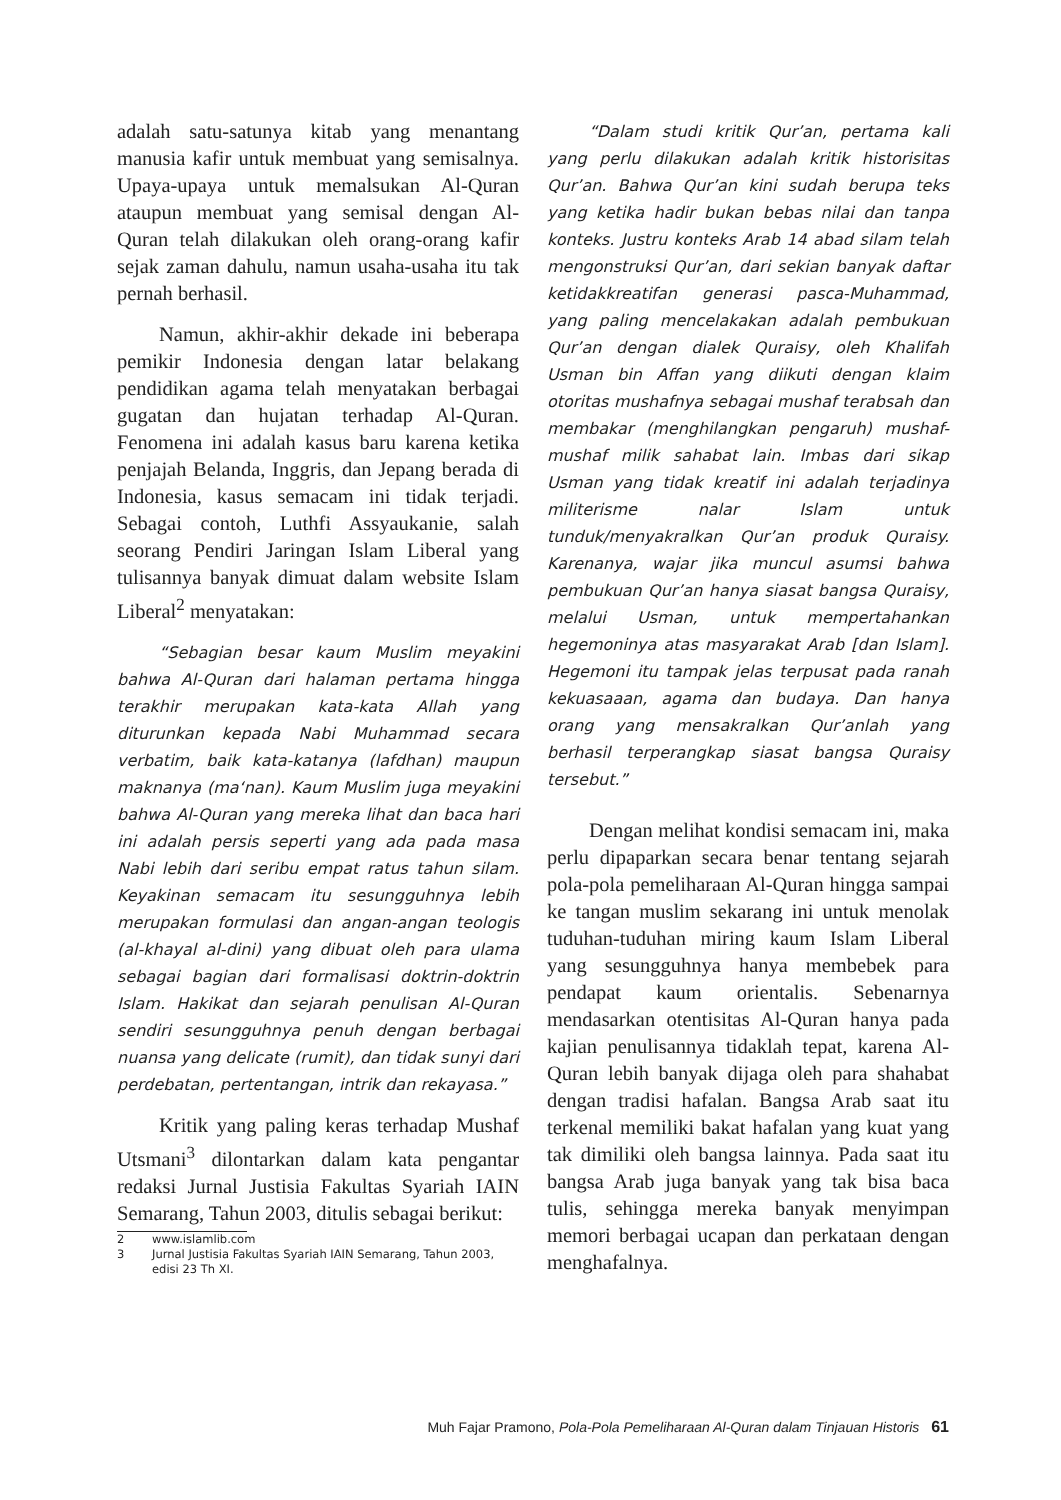adalah satu-satunya kitab yang menantang manusia kafir untuk membuat yang semisalnya. Upaya-upaya untuk memalsukan Al-Quran ataupun membuat yang semisal dengan Al-Quran telah dilakukan oleh orang-orang kafir sejak zaman dahulu, namun usaha-usaha itu tak pernah berhasil.
Namun, akhir-akhir dekade ini beberapa pemikir Indonesia dengan latar belakang pendidikan agama telah menyatakan berbagai gugatan dan hujatan terhadap Al-Quran. Fenomena ini adalah kasus baru karena ketika penjajah Belanda, Inggris, dan Jepang berada di Indonesia, kasus semacam ini tidak terjadi. Sebagai contoh, Luthfi Assyaukanie, salah seorang Pendiri Jaringan Islam Liberal yang tulisannya banyak dimuat dalam website Islam Liberal<sup>2</sup> menyatakan:
“Sebagian besar kaum Muslim meyakini bahwa Al-Quran dari halaman pertama hingga terakhir merupakan kata-kata Allah yang diturunkan kepada Nabi Muhammad secara verbatim, baik kata-katanya (lafdhan) maupun maknanya (ma‘nan). Kaum Muslim juga meyakini bahwa Al-Quran yang mereka lihat dan baca hari ini adalah persis seperti yang ada pada masa Nabi lebih dari seribu empat ratus tahun silam. Keyakinan semacam itu sesungguhnya lebih merupakan formulasi dan angan-angan teologis (al-khayal al-dini) yang dibuat oleh para ulama sebagai bagian dari formalisasi doktrin-doktrin Islam. Hakikat dan sejarah penulisan Al-Quran sendiri sesungguhnya penuh dengan berbagai nuansa yang delicate (rumit), dan tidak sunyi dari perdebatan, pertentangan, intrik dan rekayasa.”
Kritik yang paling keras terhadap Mushaf Utsmani<sup>3</sup> dilontarkan dalam kata pengantar redaksi Jurnal Justisia Fakultas Syariah IAIN Semarang, Tahun 2003, ditulis sebagai berikut:
2 www.islamlib.com
3 Jurnal Justisia Fakultas Syariah IAIN Semarang, Tahun 2003, edisi 23 Th XI.
“Dalam studi kritik Qur’an, pertama kali yang perlu dilakukan adalah kritik historisitas Qur’an. Bahwa Qur’an kini sudah berupa teks yang ketika hadir bukan bebas nilai dan tanpa konteks. Justru konteks Arab 14 abad silam telah mengonstruksi Qur’an, dari sekian banyak daftar ketidakkreatifan generasi pasca-Muhammad, yang paling mencelakakan adalah pembukuan Qur’an dengan dialek Quraisy, oleh Khalifah Usman bin Affan yang diikuti dengan klaim otoritas mushafnya sebagai mushaf terabsah dan membakar (menghilangkan pengaruh) mushaf-mushaf milik sahabat lain. Imbas dari sikap Usman yang tidak kreatif ini adalah terjadinya militerisme nalar Islam untuk tunduk/menyakralkan Qur’an produk Quraisy. Karenanya, wajar jika muncul asumsi bahwa pembukuan Qur’an hanya siasat bangsa Quraisy, melalui Usman, untuk mempertahankan hegemoninya atas masyarakat Arab [dan Islam]. Hegemoni itu tampak jelas terpusat pada ranah kekuasaaan, agama dan budaya. Dan hanya orang yang mensakralkan Qur’anlah yang berhasil terperangkap siasat bangsa Quraisy tersebut.”
Dengan melihat kondisi semacam ini, maka perlu dipaparkan secara benar tentang sejarah pola-pola pemeliharaan Al-Quran hingga sampai ke tangan muslim sekarang ini untuk menolak tuduhan-tuduhan miring kaum Islam Liberal yang sesungguhnya hanya membebek para pendapat kaum orientalis. Sebenarnya mendasarkan otentisitas Al-Quran hanya pada kajian penulisannya tidaklah tepat, karena Al-Quran lebih banyak dijaga oleh para shahabat dengan tradisi hafalan. Bangsa Arab saat itu terkenal memiliki bakat hafalan yang kuat yang tak dimiliki oleh bangsa lainnya. Pada saat itu bangsa Arab juga banyak yang tak bisa baca tulis, sehingga mereka banyak menyimpan memori berbagai ucapan dan perkataan dengan menghafalnya.
Muh Fajar Pramono, Pola-Pola Pemeliharaan Al-Quran dalam Tinjauan Historis 61